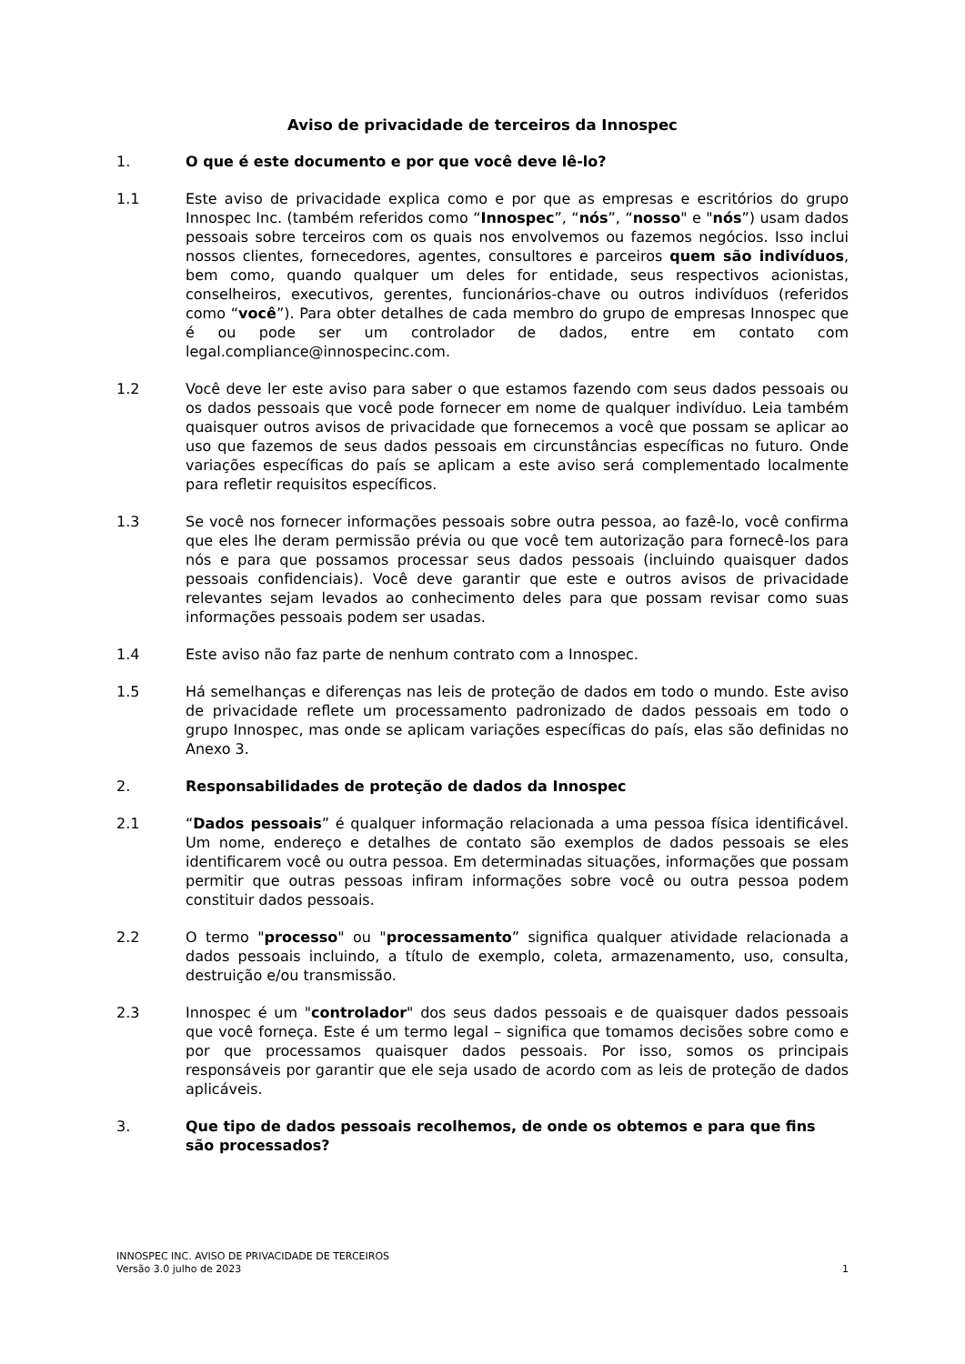Aviso de privacidade de terceiros da Innospec
1. O que é este documento e por que você deve lê-lo?
1.1 Este aviso de privacidade explica como e por que as empresas e escritórios do grupo Innospec Inc. (também referidos como “Innospec”, “nós”, “nosso" e "nós”) usam dados pessoais sobre terceiros com os quais nos envolvemos ou fazemos negócios. Isso inclui nossos clientes, fornecedores, agentes, consultores e parceiros quem são indivíduos, bem como, quando qualquer um deles for entidade, seus respectivos acionistas, conselheiros, executivos, gerentes, funcionários-chave ou outros indivíduos (referidos como “você”). Para obter detalhes de cada membro do grupo de empresas Innospec que é ou pode ser um controlador de dados, entre em contato com legal.compliance@innospecinc.com.
1.2 Você deve ler este aviso para saber o que estamos fazendo com seus dados pessoais ou os dados pessoais que você pode fornecer em nome de qualquer indivíduo. Leia também quaisquer outros avisos de privacidade que fornecemos a você que possam se aplicar ao uso que fazemos de seus dados pessoais em circunstâncias específicas no futuro. Onde variações específicas do país se aplicam a este aviso será complementado localmente para refletir requisitos específicos.
1.3 Se você nos fornecer informações pessoais sobre outra pessoa, ao fazê-lo, você confirma que eles lhe deram permissão prévia ou que você tem autorização para fornecê-los para nós e para que possamos processar seus dados pessoais (incluindo quaisquer dados pessoais confidenciais). Você deve garantir que este e outros avisos de privacidade relevantes sejam levados ao conhecimento deles para que possam revisar como suas informações pessoais podem ser usadas.
1.4 Este aviso não faz parte de nenhum contrato com a Innospec.
1.5 Há semelhanças e diferenças nas leis de proteção de dados em todo o mundo. Este aviso de privacidade reflete um processamento padronizado de dados pessoais em todo o grupo Innospec, mas onde se aplicam variações específicas do país, elas são definidas no Anexo 3.
2. Responsabilidades de proteção de dados da Innospec
2.1 “Dados pessoais” é qualquer informação relacionada a uma pessoa física identificável. Um nome, endereço e detalhes de contato são exemplos de dados pessoais se eles identificarem você ou outra pessoa. Em determinadas situações, informações que possam permitir que outras pessoas infiram informações sobre você ou outra pessoa podem constituir dados pessoais.
2.2 O termo "processo" ou "processamento” significa qualquer atividade relacionada a dados pessoais incluindo, a título de exemplo, coleta, armazenamento, uso, consulta, destruição e/ou transmissão.
2.3 Innospec é um "controlador" dos seus dados pessoais e de quaisquer dados pessoais que você forneça. Este é um termo legal – significa que tomamos decisões sobre como e por que processamos quaisquer dados pessoais. Por isso, somos os principais responsáveis por garantir que ele seja usado de acordo com as leis de proteção de dados aplicáveis.
3. Que tipo de dados pessoais recolhemos, de onde os obtemos e para que fins são processados?
INNOSPEC INC. AVISO DE PRIVACIDADE DE TERCEIROS
Versão 3.0 julho de 2023
1